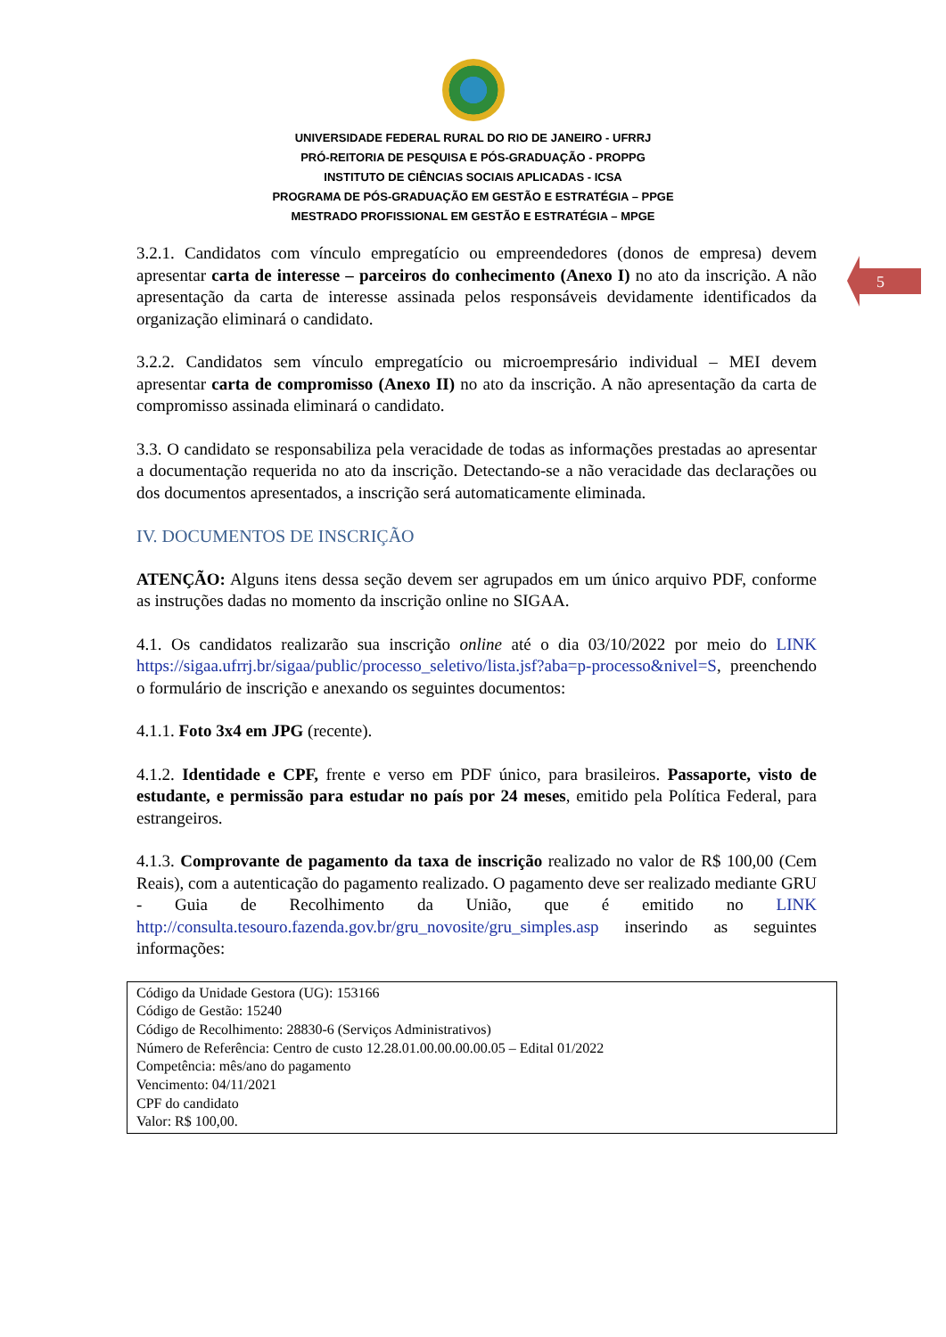UNIVERSIDADE FEDERAL RURAL DO RIO DE JANEIRO - UFRRJ
PRÓ-REITORIA DE PESQUISA E PÓS-GRADUAÇÃO - PROPPG
INSTITUTO DE CIÊNCIAS SOCIAIS APLICADAS - ICSA
PROGRAMA DE PÓS-GRADUAÇÃO EM GESTÃO E ESTRATÉGIA – PPGE
MESTRADO PROFISSIONAL EM GESTÃO E ESTRATÉGIA – MPGE
5
3.2.1. Candidatos com vínculo empregatício ou empreendedores (donos de empresa) devem apresentar carta de interesse – parceiros do conhecimento (Anexo I) no ato da inscrição. A não apresentação da carta de interesse assinada pelos responsáveis devidamente identificados da organização eliminará o candidato.
3.2.2. Candidatos sem vínculo empregatício ou microempresário individual – MEI devem apresentar carta de compromisso (Anexo II) no ato da inscrição. A não apresentação da carta de compromisso assinada eliminará o candidato.
3.3. O candidato se responsabiliza pela veracidade de todas as informações prestadas ao apresentar a documentação requerida no ato da inscrição. Detectando-se a não veracidade das declarações ou dos documentos apresentados, a inscrição será automaticamente eliminada.
IV. DOCUMENTOS DE INSCRIÇÃO
ATENÇÃO: Alguns itens dessa seção devem ser agrupados em um único arquivo PDF, conforme as instruções dadas no momento da inscrição online no SIGAA.
4.1. Os candidatos realizarão sua inscrição online até o dia 03/10/2022 por meio do LINK https://sigaa.ufrrj.br/sigaa/public/processo_seletivo/lista.jsf?aba=p-processo&nivel=S, preenchendo o formulário de inscrição e anexando os seguintes documentos:
4.1.1. Foto 3x4 em JPG (recente).
4.1.2. Identidade e CPF, frente e verso em PDF único, para brasileiros. Passaporte, visto de estudante, e permissão para estudar no país por 24 meses, emitido pela Política Federal, para estrangeiros.
4.1.3. Comprovante de pagamento da taxa de inscrição realizado no valor de R$ 100,00 (Cem Reais), com a autenticação do pagamento realizado. O pagamento deve ser realizado mediante GRU - Guia de Recolhimento da União, que é emitido no LINK http://consulta.tesouro.fazenda.gov.br/gru_novosite/gru_simples.asp inserindo as seguintes informações:
Código da Unidade Gestora (UG): 153166
Código de Gestão: 15240
Código de Recolhimento: 28830-6 (Serviços Administrativos)
Número de Referência: Centro de custo 12.28.01.00.00.00.00.05 – Edital 01/2022
Competência: mês/ano do pagamento
Vencimento: 04/11/2021
CPF do candidato
Valor: R$ 100,00.